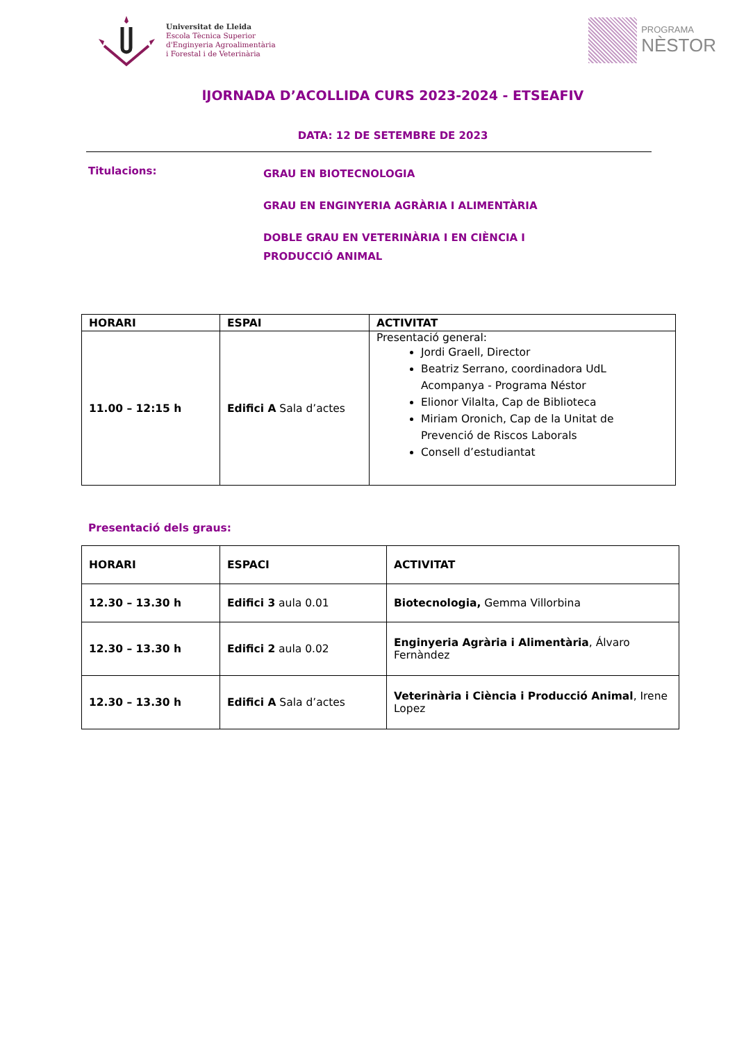Universitat de Lleida
Escola Tècnica Superior
d'Enginyeria Agroalimentària
i Forestal i de Veterinària
PROGRAMA
NÈSTOR
lJORNADA D’ACOLLIDA CURS 2023-2024 - ETSEAFIV
DATA: 12 DE SETEMBRE DE 2023
Titulacions:
GRAU EN BIOTECNOLOGIA
GRAU EN ENGINYERIA AGRÀRIA I ALIMENTÀRIA
DOBLE GRAU EN VETERINÀRIA I EN CIÈNCIA I
PRODUCCIÓ ANIMAL
| HORARI | ESPAI | ACTIVITAT |
| --- | --- | --- |
| 11.00 – 12:15 h | Edifici A Sala d’actes | Presentació general: Jordi Graell, Director Beatriz Serrano, coordinadora UdL Acompanya - Programa Néstor Elionor Vilalta, Cap de Biblioteca Miriam Oronich, Cap de la Unitat de Prevenció de Riscos Laborals Consell d’estudiantat |
Presentació dels graus:
| HORARI | ESPACI | ACTIVITAT |
| --- | --- | --- |
| 12.30 – 13.30 h | Edifici 3 aula 0.01 | Biotecnologia, Gemma Villorbina |
| 12.30 – 13.30 h | Edifici 2 aula 0.02 | Enginyeria Agrària i Alimentària , Álvaro Fernàndez |
| 12.30 – 13.30 h | Edifici A Sala d’actes | Veterinària i Ciència i Producció Animal , Irene Lopez |